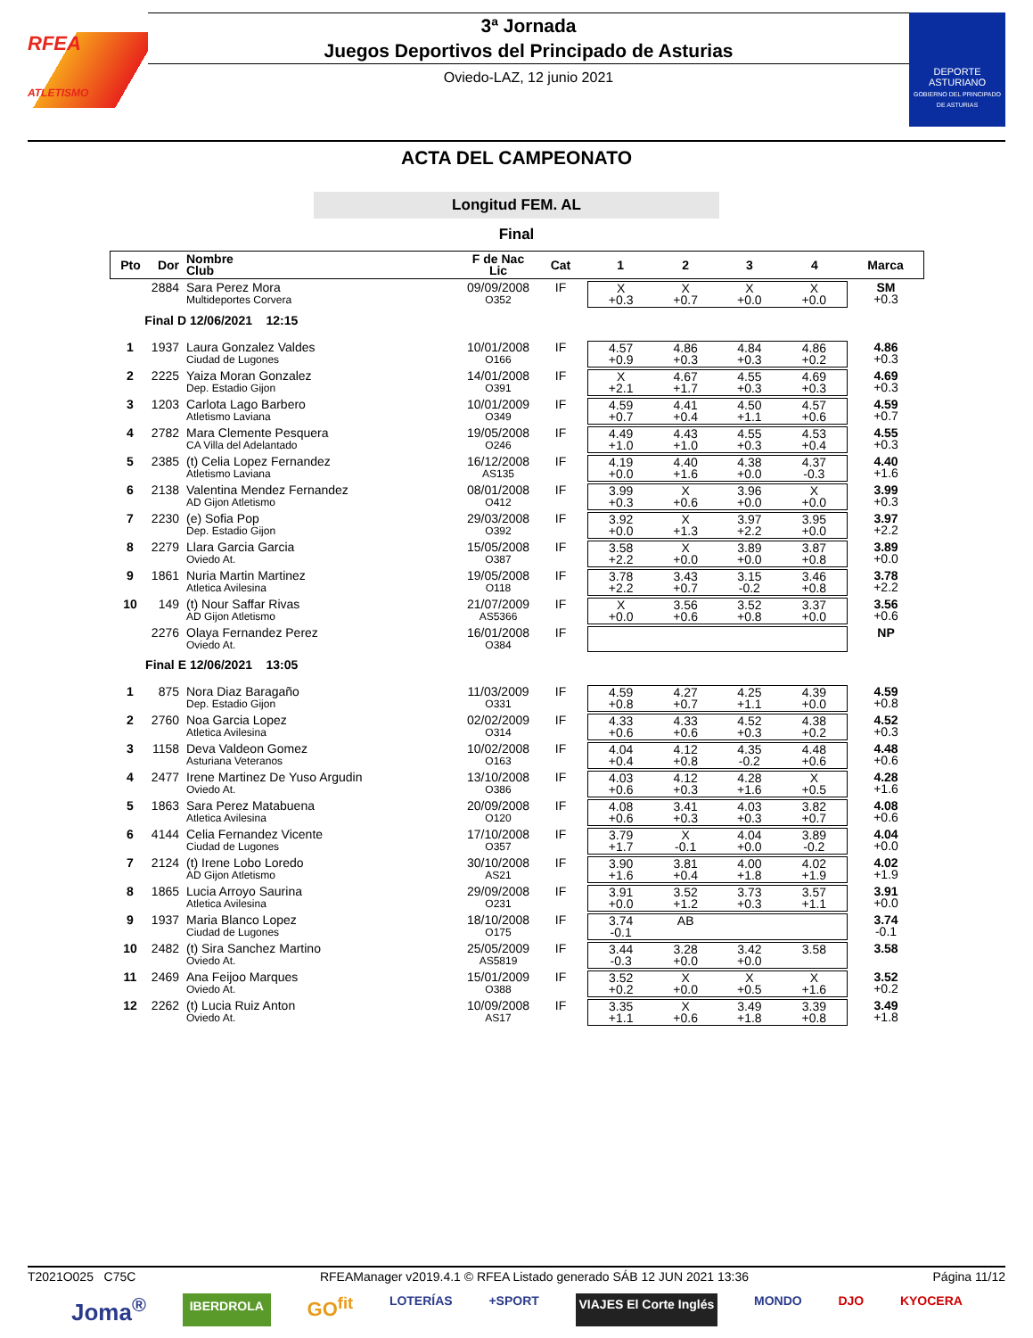RFEA
ATLETISMO
3ª Jornada
Juegos Deportivos del Principado de Asturias
Oviedo-LAZ, 12 junio 2021
DEPORTE
ASTURIANO
GOBIERNO DEL PRINCIPADO DE ASTURIAS
ACTA DEL CAMPEONATO
Longitud FEM. AL
Final
| Pto | Dor | Nombre Club | F de Nac Lic | Cat | 1 | 2 | 3 | 4 | Marca |
| --- | --- | --- | --- | --- | --- | --- | --- | --- | --- |
| | 2884 | Sara Perez Mora Multideportes Corvera | 09/09/2008 O352 | IF | X +0.3 | X +0.7 | X +0.0 | X +0.0 | SM +0.3 |
| Final D | | 12/06/2021 12:15 | | | | | | | |
| 1 | 1937 | Laura Gonzalez Valdes Ciudad de Lugones | 10/01/2008 O166 | IF | 4.57 +0.9 | 4.86 +0.3 | 4.84 +0.3 | 4.86 +0.2 | 4.86 +0.3 |
| 2 | 2225 | Yaiza Moran Gonzalez Dep. Estadio Gijon | 14/01/2008 O391 | IF | X +2.1 | 4.67 +1.7 | 4.55 +0.3 | 4.69 +0.3 | 4.69 +0.3 |
| 3 | 1203 | Carlota Lago Barbero Atletismo Laviana | 10/01/2009 O349 | IF | 4.59 +0.7 | 4.41 +0.4 | 4.50 +1.1 | 4.57 +0.6 | 4.59 +0.7 |
| 4 | 2782 | Mara Clemente Pesquera CA Villa del Adelantado | 19/05/2008 O246 | IF | 4.49 +1.0 | 4.43 +1.0 | 4.55 +0.3 | 4.53 +0.4 | 4.55 +0.3 |
| 5 | 2385 | (t) Celia Lopez Fernandez Atletismo Laviana | 16/12/2008 AS135 | IF | 4.19 +0.0 | 4.40 +1.6 | 4.38 +0.0 | 4.37 -0.3 | 4.40 +1.6 |
| 6 | 2138 | Valentina Mendez Fernandez AD Gijon Atletismo | 08/01/2008 O412 | IF | 3.99 +0.3 | X +0.6 | 3.96 +0.0 | X +0.0 | 3.99 +0.3 |
| 7 | 2230 | (e) Sofia Pop Dep. Estadio Gijon | 29/03/2008 O392 | IF | 3.92 +0.0 | X +1.3 | 3.97 +2.2 | 3.95 +0.0 | 3.97 +2.2 |
| 8 | 2279 | Llara Garcia Garcia Oviedo At. | 15/05/2008 O387 | IF | 3.58 +2.2 | X +0.0 | 3.89 +0.0 | 3.87 +0.8 | 3.89 +0.0 |
| 9 | 1861 | Nuria Martin Martinez Atletica Avilesina | 19/05/2008 O118 | IF | 3.78 +2.2 | 3.43 +0.7 | 3.15 -0.2 | 3.46 +0.8 | 3.78 +2.2 |
| 10 | 149 | (t) Nour Saffar Rivas AD Gijon Atletismo | 21/07/2009 AS5366 | IF | X +0.0 | 3.56 +0.6 | 3.52 +0.8 | 3.37 +0.0 | 3.56 +0.6 |
| | 2276 | Olaya Fernandez Perez Oviedo At. | 16/01/2008 O384 | IF | | | | | NP |
| Final E | | 12/06/2021 13:05 | | | | | | | |
| 1 | 875 | Nora Diaz Baragaño Dep. Estadio Gijon | 11/03/2009 O331 | IF | 4.59 +0.8 | 4.27 +0.7 | 4.25 +1.1 | 4.39 +0.0 | 4.59 +0.8 |
| 2 | 2760 | Noa Garcia Lopez Atletica Avilesina | 02/02/2009 O314 | IF | 4.33 +0.6 | 4.33 +0.6 | 4.52 +0.3 | 4.38 +0.2 | 4.52 +0.3 |
| 3 | 1158 | Deva Valdeon Gomez Asturiana Veteranos | 10/02/2008 O163 | IF | 4.04 +0.4 | 4.12 +0.8 | 4.35 -0.2 | 4.48 +0.6 | 4.48 +0.6 |
| 4 | 2477 | Irene Martinez De Yuso Argudin Oviedo At. | 13/10/2008 O386 | IF | 4.03 +0.6 | 4.12 +0.3 | 4.28 +1.6 | X +0.5 | 4.28 +1.6 |
| 5 | 1863 | Sara Perez Matabuena Atletica Avilesina | 20/09/2008 O120 | IF | 4.08 +0.6 | 3.41 +0.3 | 4.03 +0.3 | 3.82 +0.7 | 4.08 +0.6 |
| 6 | 4144 | Celia Fernandez Vicente Ciudad de Lugones | 17/10/2008 O357 | IF | 3.79 +1.7 | X -0.1 | 4.04 +0.0 | 3.89 -0.2 | 4.04 +0.0 |
| 7 | 2124 | (t) Irene Lobo Loredo AD Gijon Atletismo | 30/10/2008 AS21 | IF | 3.90 +1.6 | 3.81 +0.4 | 4.00 +1.8 | 4.02 +1.9 | 4.02 +1.9 |
| 8 | 1865 | Lucia Arroyo Saurina Atletica Avilesina | 29/09/2008 O231 | IF | 3.91 +0.0 | 3.52 +1.2 | 3.73 +0.3 | 3.57 +1.1 | 3.91 +0.0 |
| 9 | 1937 | Maria Blanco Lopez Ciudad de Lugones | 18/10/2008 O175 | IF | 3.74 -0.1 | AB | | | 3.74 -0.1 |
| 10 | 2482 | (t) Sira Sanchez Martino Oviedo At. | 25/05/2009 AS5819 | IF | 3.44 -0.3 | 3.28 +0.0 | 3.42 +0.0 | 3.58 | 3.58 |
| 11 | 2469 | Ana Feijoo Marques Oviedo At. | 15/01/2009 O388 | IF | 3.52 +0.2 | X +0.0 | X +0.5 | X +1.6 | 3.52 +0.2 |
| 12 | 2262 | (t) Lucia Ruiz Anton Oviedo At. | 10/09/2008 AS17 | IF | 3.35 +1.1 | X +0.6 | 3.49 +1.8 | 3.39 +0.8 | 3.49 +1.8 |
T2021O025 C75C RFEAManager v2019.4.1 © RFEA Listado generado SÁB 12 JUN 2021 13:36 Página 11/12
Joma<sup>®</sup> IBERDROLA GO<sup>fit</sup> LOTERÍAS +SPORT VIAJES El Corte Inglés MONDO DJO KYOCERA